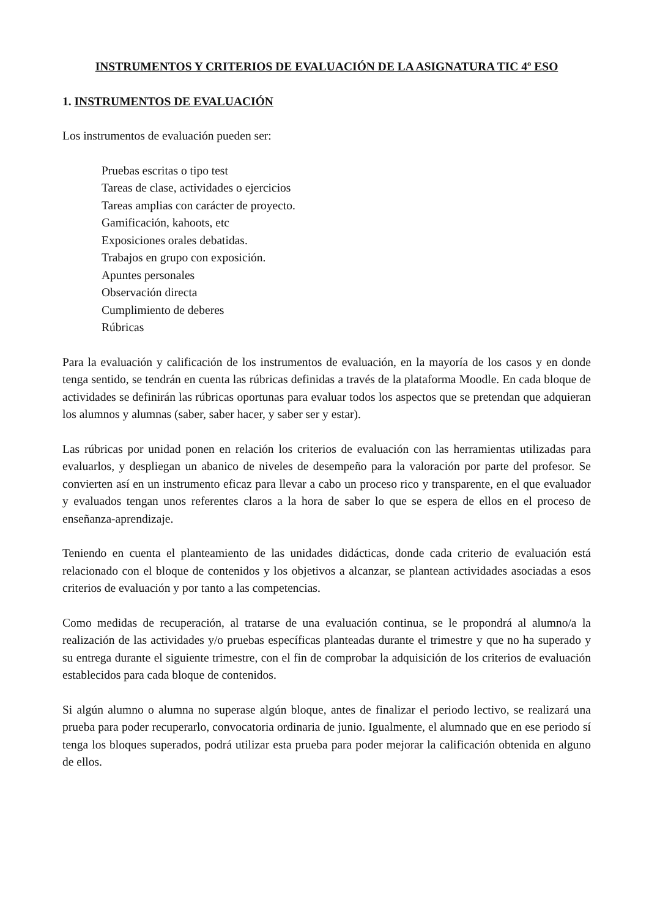INSTRUMENTOS Y CRITERIOS DE EVALUACIÓN DE LA ASIGNATURA TIC 4º ESO
1. INSTRUMENTOS DE EVALUACIÓN
Los instrumentos de evaluación pueden ser:
Pruebas escritas o tipo test
Tareas de clase, actividades o ejercicios
Tareas amplias con carácter de proyecto.
Gamificación, kahoots, etc
Exposiciones orales debatidas.
Trabajos en grupo con exposición.
Apuntes personales
Observación directa
Cumplimiento de deberes
Rúbricas
Para la evaluación y calificación de los instrumentos de evaluación, en la mayoría de los casos y en donde tenga sentido, se tendrán en cuenta las rúbricas definidas a través de la plataforma Moodle. En cada bloque de actividades se definirán las rúbricas oportunas para evaluar todos los aspectos que se pretendan que adquieran los alumnos y alumnas (saber, saber hacer, y saber ser y estar).
Las rúbricas por unidad ponen en relación los criterios de evaluación con las herramientas utilizadas para evaluarlos, y despliegan un abanico de niveles de desempeño para la valoración por parte del profesor. Se convierten así en un instrumento eficaz para llevar a cabo un proceso rico y transparente, en el que evaluador y evaluados tengan unos referentes claros a la hora de saber lo que se espera de ellos en el proceso de enseñanza-aprendizaje.
Teniendo en cuenta el planteamiento de las unidades didácticas, donde cada criterio de evaluación está relacionado con el bloque de contenidos y los objetivos a alcanzar, se plantean actividades asociadas a esos criterios de evaluación y por tanto a las competencias.
Como medidas de recuperación, al tratarse de una evaluación continua, se le propondrá al alumno/a la realización de las actividades y/o pruebas específicas planteadas durante el trimestre y que no ha superado y su entrega durante el siguiente trimestre, con el fin de comprobar la adquisición de los criterios de evaluación establecidos para cada bloque de contenidos.
Si algún alumno o alumna no superase algún bloque, antes de finalizar el periodo lectivo, se realizará una prueba para poder recuperarlo, convocatoria ordinaria de junio. Igualmente, el alumnado que en ese periodo sí tenga los bloques superados, podrá utilizar esta prueba para poder mejorar la calificación obtenida en alguno de ellos.